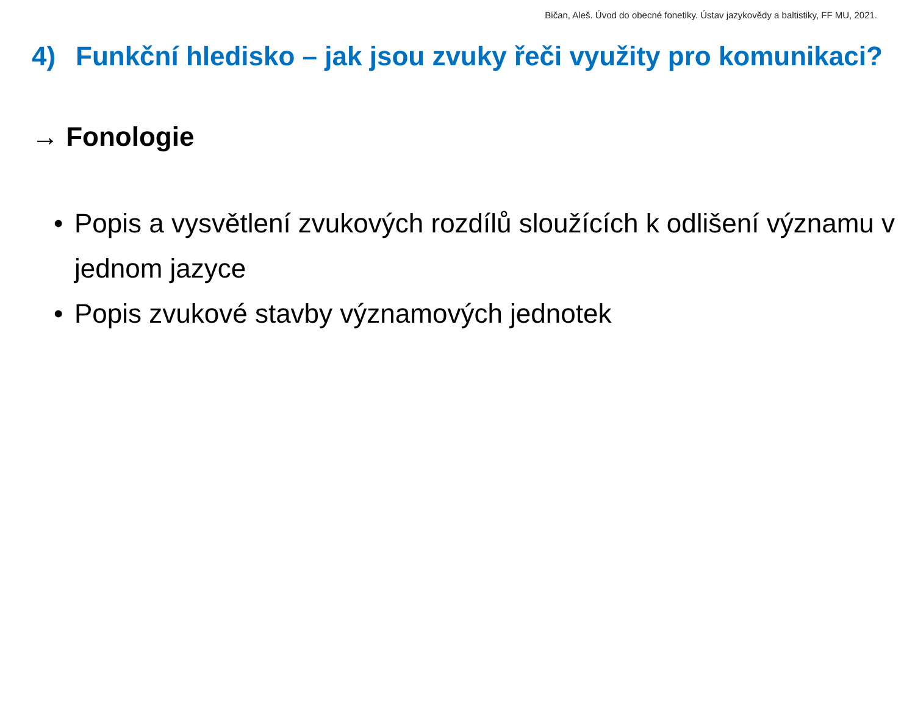Bičan, Aleš. Úvod do obecné fonetiky. Ústav jazykovědy a baltistiky, FF MU, 2021.
4) Funkční hledisko – jak jsou zvuky řeči využity pro komunikaci?
→ Fonologie
• Popis a vysvětlení zvukových rozdílů sloužících k odlišení významu v jednom jazyce
• Popis zvukové stavby významových jednotek